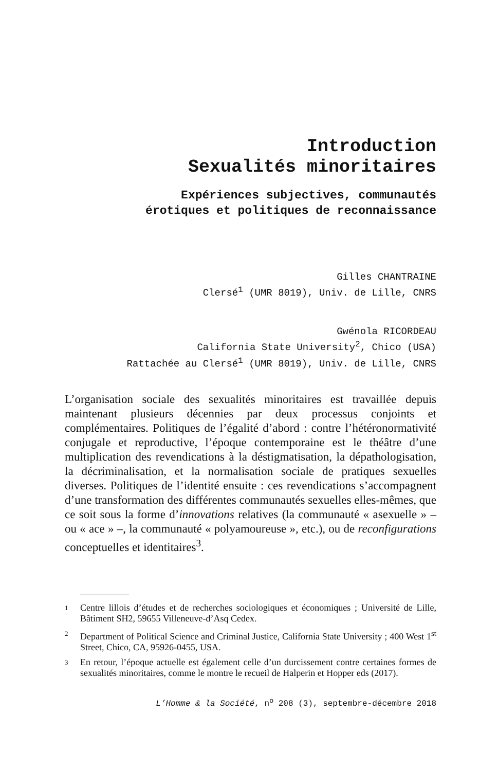Introduction
Sexualités minoritaires
Expériences subjectives, communautés
érotiques et politiques de reconnaissance
Gilles CHANTRAINE
Clersé<sup>1</sup> (UMR 8019), Univ. de Lille, CNRS
Gwénola RICORDEAU
California State University<sup>2</sup>, Chico (USA)
Rattachée au Clersé<sup>1</sup> (UMR 8019), Univ. de Lille, CNRS
L’organisation sociale des sexualités minoritaires est travaillée depuis maintenant plusieurs décennies par deux processus conjoints et complémentaires. Politiques de l’égalité d’abord : contre l’hétéronormativité conjugale et reproductive, l’époque contemporaine est le théâtre d’une multiplication des revendications à la déstigmatisation, la dépathologisation, la décriminalisation, et la normalisation sociale de pratiques sexuelles diverses. Politiques de l’identité ensuite : ces revendications s’accompagnent d’une transformation des différentes communautés sexuelles elles-mêmes, que ce soit sous la forme d’innovations relatives (la communauté « asexuelle » – ou « ace » –, la communauté « polyamoureuse », etc.), ou de reconfigurations conceptuelles et identitaires<sup>3</sup>.
1 Centre lillois d’études et de recherches sociologiques et économiques ; Université de Lille, Bâtiment SH2, 59655 Villeneuve-d’Asq Cedex.
2 Department of Political Science and Criminal Justice, California State University ; 400 West 1<sup>st</sup> Street, Chico, CA, 95926-0455, USA.
3 En retour, l’époque actuelle est également celle d’un durcissement contre certaines formes de sexualités minoritaires, comme le montre le recueil de Halperin et Hopper eds (2017).
L’Homme & la Société, n<sup>o</sup> 208 (3), septembre-décembre 2018